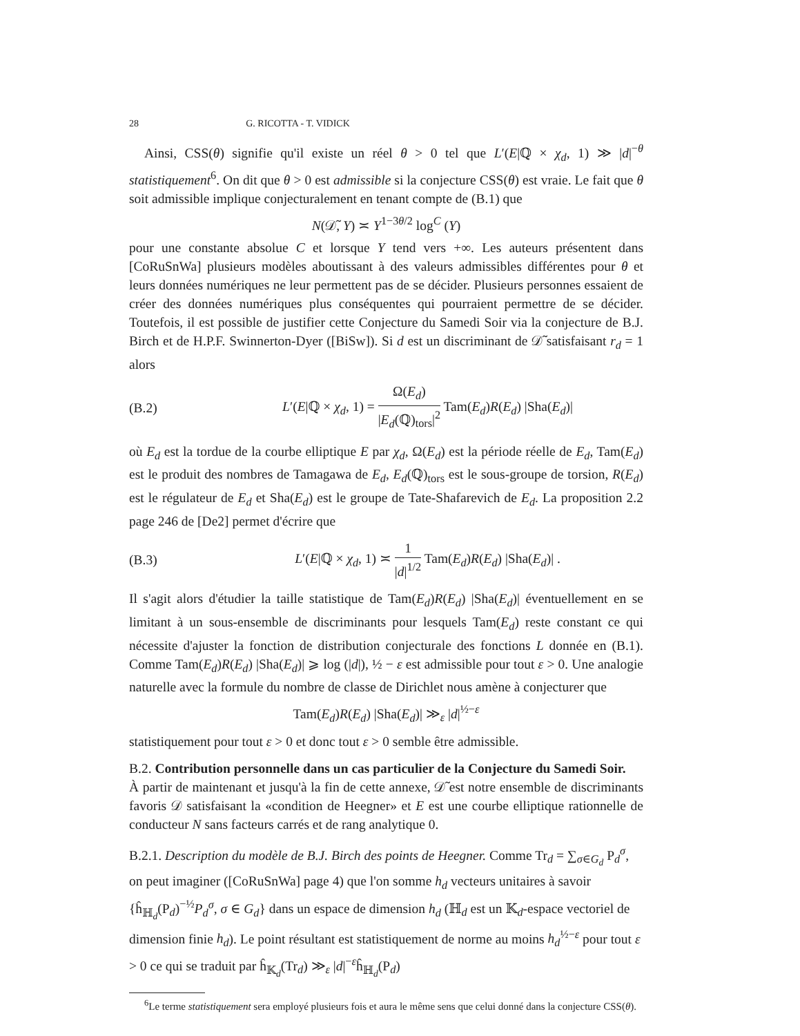28 G. RICOTTA - T. VIDICK
Ainsi, CSS(θ) signifie qu'il existe un réel θ > 0 tel que L′(E|ℚ × χ<sub>d</sub>, 1) ≫ |d|<sup>−θ</sup> statistiquement<sup>6</sup>. On dit que θ > 0 est admissible si la conjecture CSS(θ) est vraie. Le fait que θ soit admissible implique conjecturalement en tenant compte de (B.1) que
N(𝒟̃, Y) ≍ Y<sup>1−3θ/2</sup> log<sup>C</sup> (Y)
pour une constante absolue C et lorsque Y tend vers +∞. Les auteurs présentent dans [CoRuSnWa] plusieurs modèles aboutissant à des valeurs admissibles différentes pour θ et leurs données numériques ne leur permettent pas de se décider. Plusieurs personnes essaient de créer des données numériques plus conséquentes qui pourraient permettre de se décider. Toutefois, il est possible de justifier cette Conjecture du Samedi Soir via la conjecture de B.J. Birch et de H.P.F. Swinnerton-Dyer ([BiSw]). Si d est un discriminant de 𝒟̃ satisfaisant r<sub>d</sub> = 1 alors
(B.2) L′(E|ℚ × χ<sub>d</sub>, 1) = Ω(E<sub>d</sub>) |E<sub>d</sub>(ℚ)<sub>tors</sub>|<sup>2</sup> Tam(E<sub>d</sub>)R(E<sub>d</sub>) |Sha(E<sub>d</sub>)|
où E<sub>d</sub> est la tordue de la courbe elliptique E par χ<sub>d</sub>, Ω(E<sub>d</sub>) est la période réelle de E<sub>d</sub>, Tam(E<sub>d</sub>) est le produit des nombres de Tamagawa de E<sub>d</sub>, E<sub>d</sub>(ℚ)<sub>tors</sub> est le sous-groupe de torsion, R(E<sub>d</sub>) est le régulateur de E<sub>d</sub> et Sha(E<sub>d</sub>) est le groupe de Tate-Shafarevich de E<sub>d</sub>. La proposition 2.2 page 246 de [De2] permet d'écrire que
(B.3) L′(E|ℚ × χ<sub>d</sub>, 1) ≍ 1 |d|<sup>1/2</sup> Tam(E<sub>d</sub>)R(E<sub>d</sub>) |Sha(E<sub>d</sub>)| .
Il s'agit alors d'étudier la taille statistique de Tam(E<sub>d</sub>)R(E<sub>d</sub>) |Sha(E<sub>d</sub>)| éventuellement en se limitant à un sous-ensemble de discriminants pour lesquels Tam(E<sub>d</sub>) reste constant ce qui nécessite d'ajuster la fonction de distribution conjecturale des fonctions L donnée en (B.1). Comme Tam(E<sub>d</sub>)R(E<sub>d</sub>) |Sha(E<sub>d</sub>)| ⩾ log (|d|), ½ − ε est admissible pour tout ε > 0. Une analogie naturelle avec la formule du nombre de classe de Dirichlet nous amène à conjecturer que
Tam(E<sub>d</sub>)R(E<sub>d</sub>) |Sha(E<sub>d</sub>)| ≫<sub>ε</sub> |d|<sup>½−ε</sup>
statistiquement pour tout ε > 0 et donc tout ε > 0 semble être admissible.
B.2. Contribution personnelle dans un cas particulier de la Conjecture du Samedi Soir.
À partir de maintenant et jusqu'à la fin de cette annexe, 𝒟̃ est notre ensemble de discriminants favoris 𝒟 satisfaisant la «condition de Heegner» et E est une courbe elliptique rationnelle de conducteur N sans facteurs carrés et de rang analytique 0.
B.2.1. Description du modèle de B.J. Birch des points de Heegner. Comme Tr<sub>d</sub> = ∑<sub>σ∈G<sub>d</sub></sub> P<sub>d</sub><sup>σ</sup>, on peut imaginer ([CoRuSnWa] page 4) que l'on somme h<sub>d</sub> vecteurs unitaires à savoir {ĥ<sub>ℍ<sub>d</sub></sub>(P<sub>d</sub>)<sup>−½</sup>P<sub>d</sub><sup>σ</sup>, σ ∈ G<sub>d</sub>} dans un espace de dimension h<sub>d</sub> (ℍ<sub>d</sub> est un 𝕂<sub>d</sub>-espace vectoriel de dimension finie h<sub>d</sub>). Le point résultant est statistiquement de norme au moins h<sub>d</sub><sup>½−ε</sup> pour tout ε > 0 ce qui se traduit par ĥ<sub>𝕂<sub>d</sub></sub>(Tr<sub>d</sub>) ≫<sub>ε</sub> |d|<sup>−ε</sup>ĥ<sub>ℍ<sub>d</sub></sub>(P<sub>d</sub>)
<sup>6</sup> Le terme statistiquement sera employé plusieurs fois et aura le même sens que celui donné dans la conjecture CSS(θ).